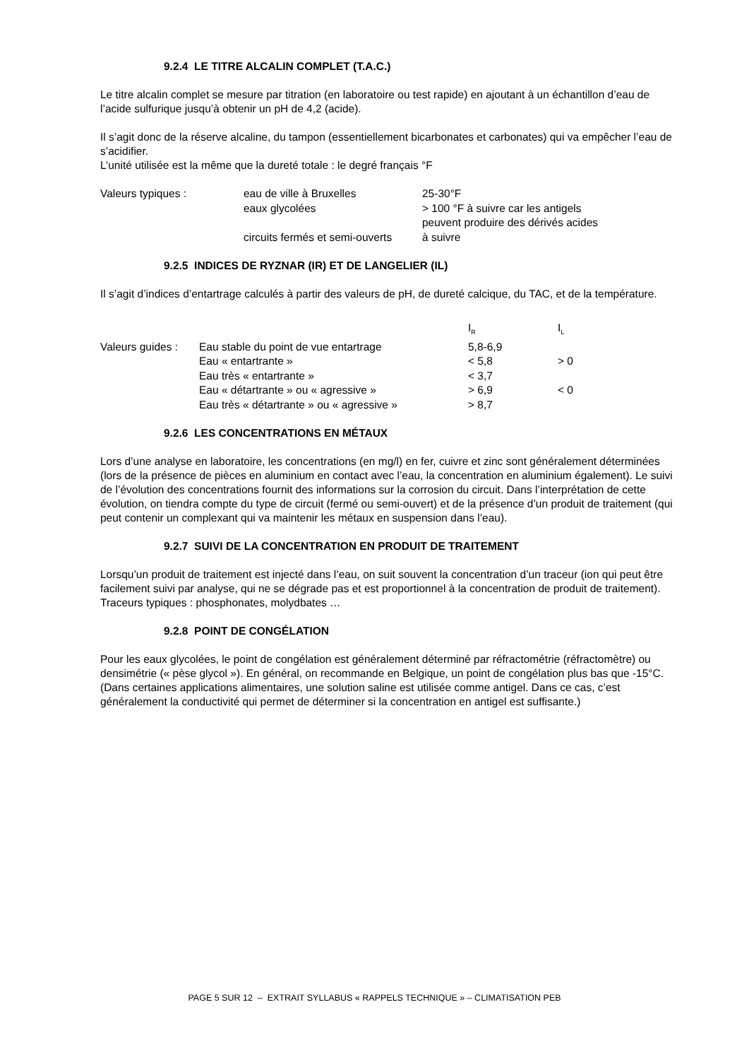9.2.4 LE TITRE ALCALIN COMPLET (T.A.C.)
Le titre alcalin complet se mesure par titration (en laboratoire ou test rapide) en ajoutant à un échantillon d’eau de l’acide sulfurique jusqu’à obtenir un pH de 4,2 (acide).
Il s’agit donc de la réserve alcaline, du tampon (essentiellement bicarbonates et carbonates) qui va empêcher l’eau de s’acidifier.
L’unité utilisée est la même que la dureté totale : le degré français °F
| Valeurs typiques : | eau de ville à Bruxelles | 25-30°F |
| | eaux glycolées | > 100 °F à suivre car les antigels peuvent produire des dérivés acides |
| | circuits fermés et semi-ouverts | à suivre |
9.2.5 INDICES DE RYZNAR (IR) ET DE LANGELIER (IL)
Il s’agit d’indices d’entartrage calculés à partir des valeurs de pH, de dureté calcique, du TAC, et de la température.
| | | I<sub>R</sub> | I<sub>L</sub> |
| --- | --- | --- | --- |
| Valeurs guides : | Eau stable du point de vue entartrage | 5,8-6,9 | |
| | Eau « entartrante » | < 5,8 | > 0 |
| | Eau très « entartrante » | < 3,7 | |
| | Eau « détartrante » ou « agressive » | > 6,9 | < 0 |
| | Eau très « détartrante » ou « agressive » | > 8,7 | |
9.2.6 LES CONCENTRATIONS EN MÉTAUX
Lors d’une analyse en laboratoire, les concentrations (en mg/l) en fer, cuivre et zinc sont généralement déterminées (lors de la présence de pièces en aluminium en contact avec l’eau, la concentration en aluminium également). Le suivi de l’évolution des concentrations fournit des informations sur la corrosion du circuit. Dans l’interprétation de cette évolution, on tiendra compte du type de circuit (fermé ou semi-ouvert) et de la présence d’un produit de traitement (qui peut contenir un complexant qui va maintenir les métaux en suspension dans l’eau).
9.2.7 SUIVI DE LA CONCENTRATION EN PRODUIT DE TRAITEMENT
Lorsqu’un produit de traitement est injecté dans l’eau, on suit souvent la concentration d’un traceur (ion qui peut être facilement suivi par analyse, qui ne se dégrade pas et est proportionnel à la concentration de produit de traitement). Traceurs typiques : phosphonates, molydbates …
9.2.8 POINT DE CONGÉLATION
Pour les eaux glycolées, le point de congélation est généralement déterminé par réfractométrie (réfractomètre) ou densimétrie (« pèse glycol »). En général, on recommande en Belgique, un point de congélation plus bas que -15°C.
(Dans certaines applications alimentaires, une solution saline est utilisée comme antigel. Dans ce cas, c’est généralement la conductivité qui permet de déterminer si la concentration en antigel est suffisante.)
PAGE 5 SUR 12 – EXTRAIT SYLLABUS « RAPPELS TECHNIQUE » – CLIMATISATION PEB